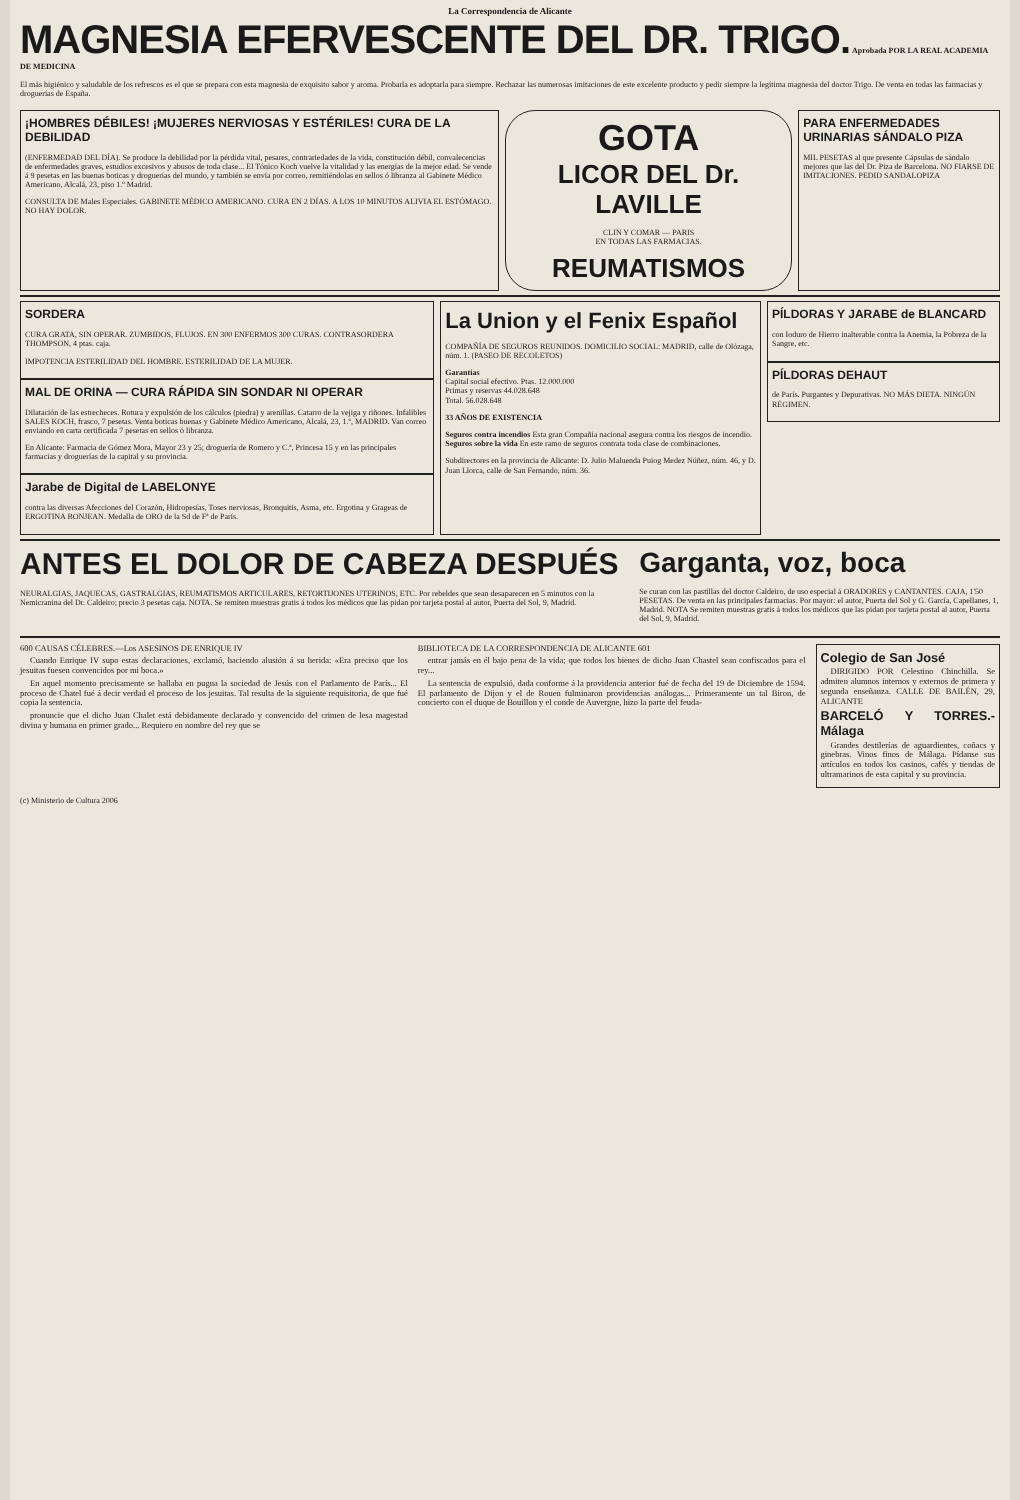La Correspondencia de Alicante
MAGNESIA EFERVESCENTE DEL DR. TRIGO. Aprobada POR LA REAL ACADEMIA DE MEDICINA
El más higiénico y saludable de los refrescos es el que se prepara con esta magnesia de exquisito sabor y aroma. Probarla es adoptarla para siempre. Rechazar las numerosas imitaciones de este excelente producto y pedir siempre la legítima magnesia del doctor Trigo. De venta en todas las farmacias y droguerías de España.
¡HOMBRES DÉBILES! ¡MUJERES NERVIOSAS Y ESTÉRILES! CURA DE LA DEBILIDAD
(ENFERMEDAD DEL DÍA). Se produce la debilidad por la pérdida vital, pesares, contrariedades de la vida, constitución débil, convalecencias de enfermedades graves, estudios excesivos y abusos de toda clase... El Tónico Koch vuelve la vitalidad y las energías de la mejor edad. Se vende á 9 pesetas en las buenas boticas y droguerías del mundo, y también se envía por correo, remitiéndolas en sellos ó libranza al Gabinete Médico Americano, Alcalá, 23, piso 1.º Madrid.
CONSULTA DE Males Especiales. GABINETE MÉDICO AMERICANO. CURA EN 2 DÍAS. A LOS 10 MINUTOS ALIVIA EL ESTÓMAGO. NO HAY DOLOR.
GOTA
LICOR DEL Dr. LAVILLE
CLIN Y COMAR — PARIS
EN TODAS LAS FARMACIAS.
REUMATISMOS
PARA ENFERMEDADES URINARIAS SÁNDALO PIZA
MIL PESETAS al que presente Cápsulas de sándalo mejores que las del Dr. Piza de Barcelona. NO FIARSE DE IMITACIONES. PEDID SANDALOPIZA
SORDERA
CURA GRATA, SIN OPERAR. ZUMBIDOS, FLUJOS. EN 300 ENFERMOS 300 CURAS. CONTRASORDERA THOMPSON, 4 ptas. caja.
IMPOTENCIA ESTERILIDAD DEL HOMBRE. ESTERILIDAD DE LA MUJER.
MAL DE ORINA — CURA RÁPIDA SIN SONDAR NI OPERAR
Dilatación de las estrecheces. Rotura y expulsión de los cálculos (piedra) y arenillas. Catarro de la vejiga y riñones. Infalibles SALES KOCH, frasco, 7 pesetas. Venta boticas buenas y Gabinete Médico Americano, Alcalá, 23, 1.º, MADRID. Van correo enviando en carta certificada 7 pesetas en sellos ó libranza.
En Alicante: Farmacia de Gómez Mora, Mayor 23 y 25; droguería de Romero y C.ª, Princesa 15 y en las principales farmacias y droguerías de la capital y su provincia.
Jarabe de Digital de LABELONYE
contra las diversas Afecciones del Corazón, Hidropesías, Toses nerviosas, Bronquitis, Asma, etc. Ergotina y Grageas de ERGOTINA BONJEAN. Medalla de ORO de la Sd de Fª de París.
La Union y el Fenix Español
COMPAÑÍA DE SEGUROS REUNIDOS. DOMICILIO SOCIAL: MADRID, calle de Olózaga, núm. 1. (PASEO DE RECOLETOS)
Garantías
Capital social efectivo. Ptas. 12.000.000
Primas y reservas 44.028.648
Total. 56.028.648
33 AÑOS DE EXISTENCIA
Seguros contra incendios Esta gran Compañía nacional asegura contra los riesgos de incendio. Seguros sobre la vida En este ramo de seguros contrata toda clase de combinaciones.
Subdirectores en la provincia de Alicante: D. Julio Maluenda Puiog Medez Núñez, núm. 46, y D. Juan Llorca, calle de San Fernando, núm. 36.
PÍLDORAS Y JARABE de BLANCARD
con Ioduro de Hierro inalterable contra la Anemia, la Pobreza de la Sangre, etc.
PÍLDORAS DEHAUT
de París. Purgantes y Depurativas. NO MÁS DIETA. NINGÚN RÉGIMEN.
ANTES EL DOLOR DE CABEZA DESPUÉS
NEURALGIAS, JAQUECAS, GASTRALGIAS, REUMATISMOS ARTICULARES, RETORTIJONES UTERINOS, ETC. Por rebeldes que sean desaparecen en 5 minutos con la Nemicranina del Dr. Caldeiro; precio 3 pesetas caja. NOTA. Se remiten muestras gratis á todos los médicos que las pidan por tarjeta postal al autor, Puerta del Sol, 9, Madrid.
Garganta, voz, boca
Se curan con las pastillas del doctor Caldeiro, de uso especial á ORADORES y CANTANTES. CAJA, 1'50 PESETAS. De venta en las principales farmacias. Por mayor: el autor, Puerta del Sol y G. García, Capellanes, 1, Madrid. NOTA Se remiten muestras gratis á todos los médicos que las pidan por tarjeta postal al autor, Puerta del Sol, 9, Madrid.
600 CAUSAS CÉLEBRES.—Los ASESINOS DE ENRIQUE IV
Cuando Enrique IV supo estas declaraciones, exclamó, haciendo alusión á su herida: «Era preciso que los jesuitas fuesen convencidos por mi boca.»
En aquel momento precisamente se hallaba en pugna la sociedad de Jesús con el Parlamento de París... El proceso de Chatel fué á decir verdad el proceso de los jesuitas. Tal resulta de la siguiente requisitoria, de que fué copia la sentencia.
pronuncie que el dicho Juan Chalet está debidamente declarado y convencido del crimen de lesa magestad divina y humana en primer grado... Requiero en nombre del rey que se
BIBLIOTECA DE LA CORRESPONDENCIA DE ALICANTE 601
entrar jamás en él bajo pena de la vida; que todos los bienes de dicho Juan Chastel sean confiscados para el rey...
La sentencia de expulsió, dada conforme á la providencia anterior fué de fecha del 19 de Diciembre de 1594. El parlamento de Dijon y el de Rouen fulminaron providencias análogas... Primeramente un tal Biron, de concierto con el duque de Bouillon y el conde de Auvergne, hizo la parte del feuda-
Colegio de San José
DIRIGIDO POR Celestino Chinchilla. Se admiten alumnos internos y externos de primera y segunda enseñanza. CALLE DE BAILÉN, 29, ALICANTE
BARCELÓ Y TORRES.-Málaga
Grandes destilerías de aguardientes, coñacs y ginebras. Vinos finos de Málaga. Pídanse sus artículos en todos los casinos, cafés y tiendas de ultramarinos de esta capital y su provincia.
(c) Ministerio de Cultura 2006